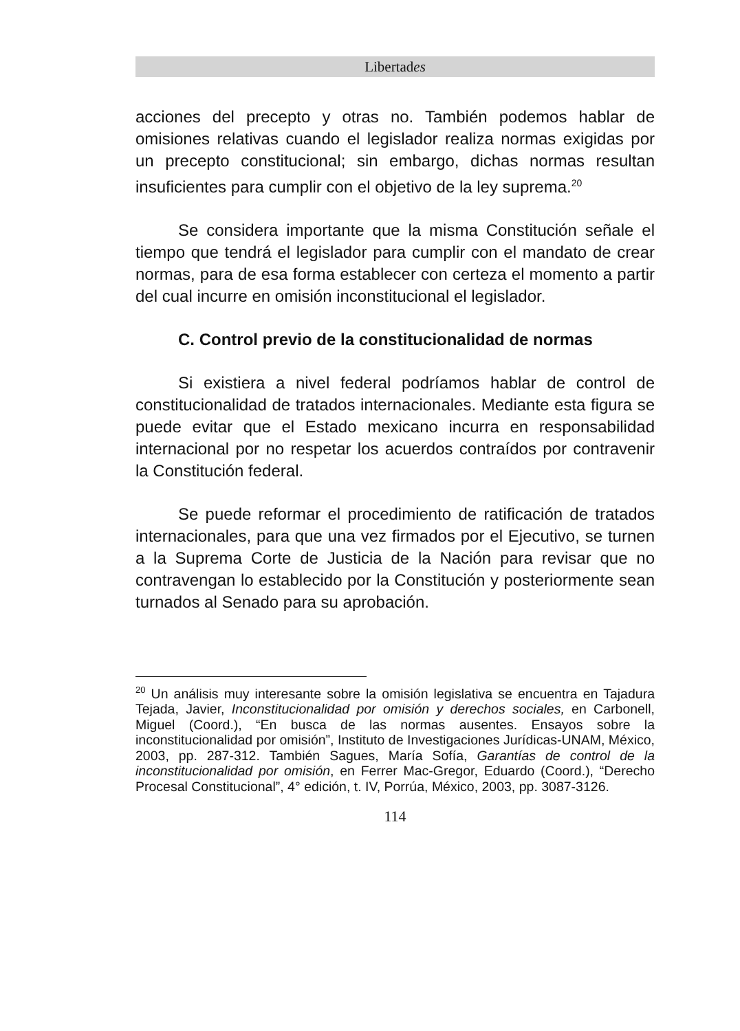Libertades
acciones del precepto y otras no. También podemos hablar de omisiones relativas cuando el legislador realiza normas exigidas por un precepto constitucional; sin embargo, dichas normas resultan insuficientes para cumplir con el objetivo de la ley suprema.<sup>20</sup>
Se considera importante que la misma Constitución señale el tiempo que tendrá el legislador para cumplir con el mandato de crear normas, para de esa forma establecer con certeza el momento a partir del cual incurre en omisión inconstitucional el legislador.
C. Control previo de la constitucionalidad de normas
Si existiera a nivel federal podríamos hablar de control de constitucionalidad de tratados internacionales. Mediante esta figura se puede evitar que el Estado mexicano incurra en responsabilidad internacional por no respetar los acuerdos contraídos por contravenir la Constitución federal.
Se puede reformar el procedimiento de ratificación de tratados internacionales, para que una vez firmados por el Ejecutivo, se turnen a la Suprema Corte de Justicia de la Nación para revisar que no contravengan lo establecido por la Constitución y posteriormente sean turnados al Senado para su aprobación.
<sup>20</sup> Un análisis muy interesante sobre la omisión legislativa se encuentra en Tajadura Tejada, Javier, Inconstitucionalidad por omisión y derechos sociales, en Carbonell, Miguel (Coord.), “En busca de las normas ausentes. Ensayos sobre la inconstitucionalidad por omisión”, Instituto de Investigaciones Jurídicas-UNAM, México, 2003, pp. 287-312. También Sagues, María Sofía, Garantías de control de la inconstitucionalidad por omisión, en Ferrer Mac-Gregor, Eduardo (Coord.), “Derecho Procesal Constitucional”, 4° edición, t. IV, Porrúa, México, 2003, pp. 3087-3126.
114